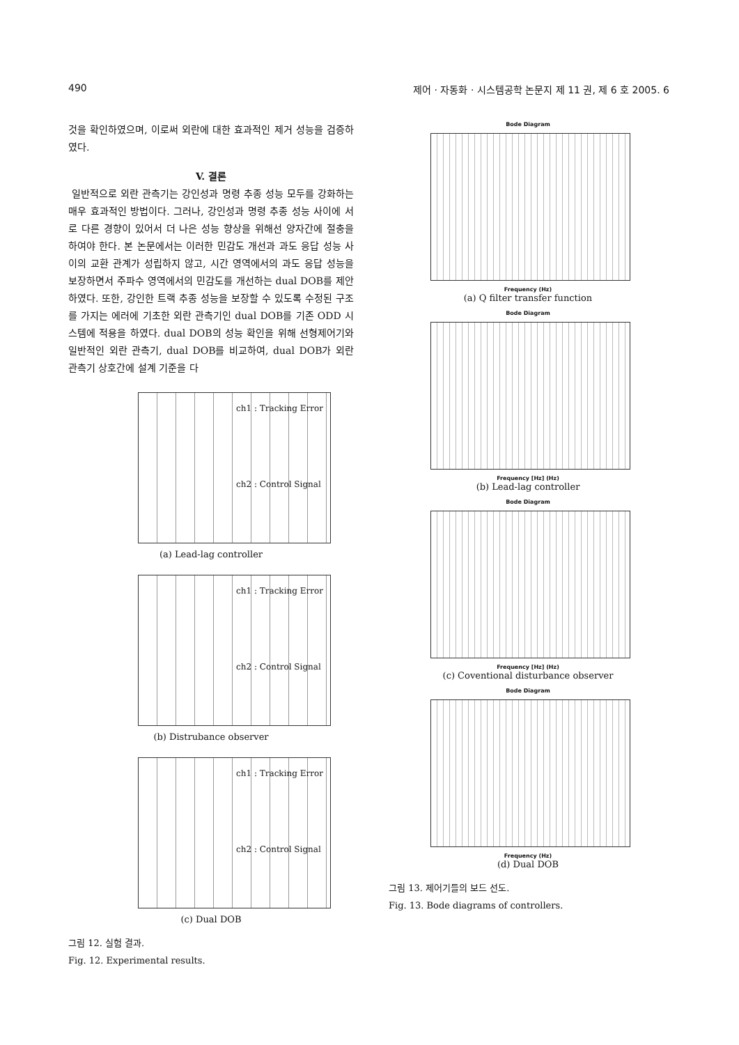490 제어 · 자동화 · 시스템공학 논문지 제 11 권, 제 6 호 2005. 6
것을 확인하였으며, 이로써 외란에 대한 효과적인 제거 성능을 검증하였다.
V. 결론
일반적으로 외란 관측기는 강인성과 명령 추종 성능 모두를 강화하는 매우 효과적인 방법이다. 그러나, 강인성과 명령 추종 성능 사이에 서로 다른 경향이 있어서 더 나은 성능 향상을 위해선 양자간에 절충을 하여야 한다. 본 논문에서는 이러한 민감도 개선과 과도 응답 성능 사이의 교환 관계가 성립하지 않고, 시간 영역에서의 과도 응답 성능을 보장하면서 주파수 영역에서의 민감도를 개선하는 dual DOB를 제안하였다. 또한, 강인한 트랙 추종 성능을 보장할 수 있도록 수정된 구조를 가지는 에러에 기초한 외란 관측기인 dual DOB를 기존 ODD 시스템에 적용을 하였다. dual DOB의 성능 확인을 위해 선형제어기와 일반적인 외란 관측기, dual DOB를 비교하여, dual DOB가 외란 관측기 상호간에 설계 기준을 다
ch1 : Tracking Error
ch2 : Control Signal
(a) Lead-lag controller
ch1 : Tracking Error
ch2 : Control Signal
(b) Distrubance observer
ch1 : Tracking Error
ch2 : Control Signal
(c) Dual DOB
그림 12. 실험 결과.
Fig. 12. Experimental results.
Bode Diagram
Frequency (Hz)
(a) Q filter transfer function
Bode Diagram
Frequency [Hz] (Hz)
(b) Lead-lag controller
Bode Diagram
Frequency [Hz] (Hz)
(c) Coventional disturbance observer
Bode Diagram
Frequency (Hz)
(d) Dual DOB
그림 13. 제어기들의 보드 선도.
Fig. 13. Bode diagrams of controllers.